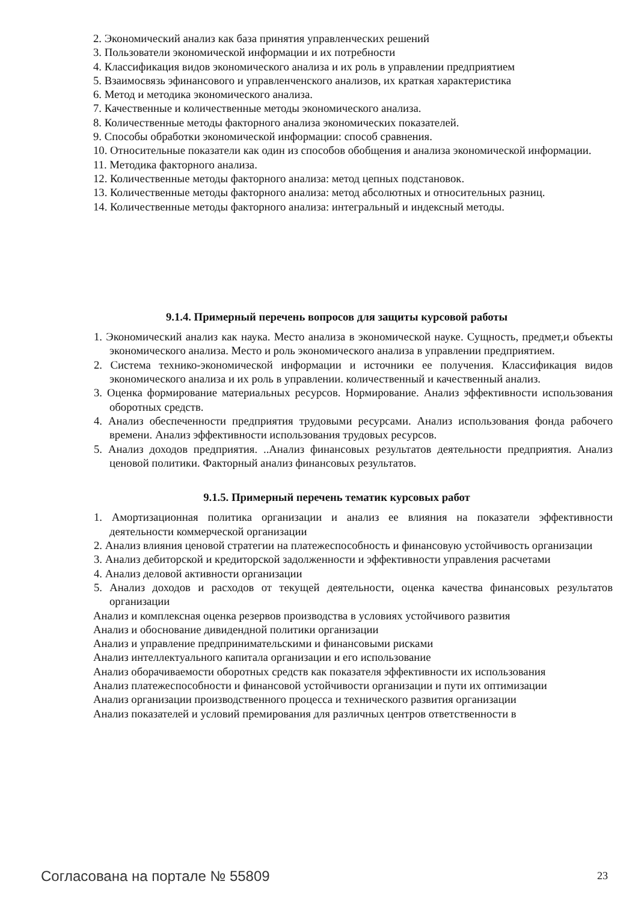2. Экономический анализ как база принятия управленческих решений
3. Пользователи экономической информации и их потребности
4. Классификация видов экономического анализа и их роль в управлении предприятием
5. Взаимосвязь эфинансового и управленченского анализов, их краткая характеристика
6. Метод и методика экономического анализа.
7. Качественные и количественные методы экономического анализа.
8. Количественные методы факторного анализа экономических показателей.
9. Способы обработки экономической информации: способ сравнения.
10. Относительные показатели как один из способов обобщения и анализа экономической информации.
11. Методика факторного анализа.
12. Количественные методы факторного анализа: метод цепных подстановок.
13. Количественные методы факторного анализа: метод абсолютных и относительных разниц.
14. Количественные методы факторного анализа: интегральный и индексный методы.
9.1.4. Примерный перечень вопросов для защиты курсовой работы
1. Экономический анализ как наука. Место анализа в экономической науке. Сущность, предмет,и объекты экономического анализа. Место и роль экономического анализа в управлении предприятием.
2. Система технико-экономической информации и источники ее получения. Классификация видов экономического анализа и их роль в управлении. количественный и качественный анализ.
3. Оценка формирование материальных ресурсов. Нормирование. Анализ эффективности использования оборотных средств.
4. Анализ обеспеченности предприятия трудовыми ресурсами. Анализ использования фонда рабочего времени. Анализ эффективности использования трудовых ресурсов.
5. Анализ доходов предприятия. ..Анализ финансовых результатов деятельности предприятия. Анализ ценовой политики. Факторный анализ финансовых результатов.
9.1.5. Примерный перечень тематик курсовых работ
1. Амортизационная политика организации и анализ ее влияния на показатели эффективности деятельности коммерческой организации
2. Анализ влияния ценовой стратегии на платежеспособность и финансовую устойчивость организации
3. Анализ дебиторской и кредиторской задолженности и эффективности управления расчетами
4. Анализ деловой активности организации
5. Анализ доходов и расходов от текущей деятельности, оценка качества финансовых результатов организации
Анализ и комплексная оценка резервов производства в условиях устойчивого развития
Анализ и обоснование дивидендной политики организации
Анализ и управление предпринимательскими и финансовыми рисками
Анализ интеллектуального капитала организации и его использование
Анализ оборачиваемости оборотных средств как показателя эффективности их использования
Анализ платежеспособности и финансовой устойчивости организации и пути их оптимизации
Анализ организации производственного процесса и технического развития организации
Анализ показателей и условий премирования для различных центров ответственности в
Согласована на портале № 55809 23